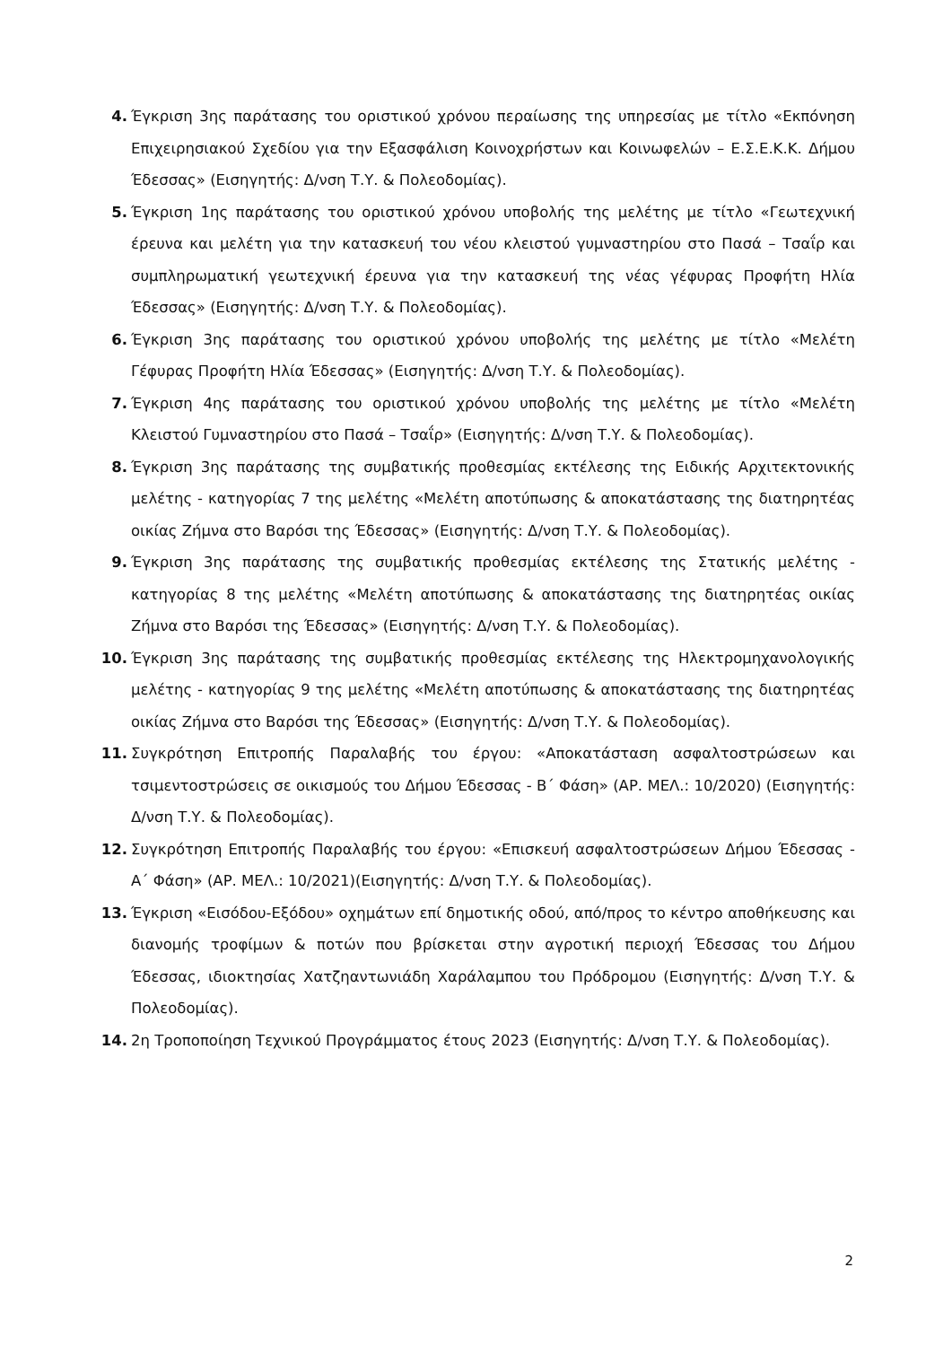4. Έγκριση 3ης παράτασης του οριστικού χρόνου περαίωσης της υπηρεσίας με τίτλο «Εκπόνηση Επιχειρησιακού Σχεδίου για την Εξασφάλιση Κοινοχρήστων και Κοινωφελών – Ε.Σ.Ε.Κ.Κ. Δήμου Έδεσσας» (Εισηγητής: Δ/νση Τ.Υ. & Πολεοδομίας).
5. Έγκριση 1ης παράτασης του οριστικού χρόνου υποβολής της μελέτης με τίτλο «Γεωτεχνική έρευνα και μελέτη για την κατασκευή του νέου κλειστού γυμναστηρίου στο Πασά – Τσαΐρ και συμπληρωματική γεωτεχνική έρευνα για την κατασκευή της νέας γέφυρας Προφήτη Ηλία Έδεσσας» (Εισηγητής: Δ/νση Τ.Υ. & Πολεοδομίας).
6. Έγκριση 3ης παράτασης του οριστικού χρόνου υποβολής της μελέτης με τίτλο «Μελέτη Γέφυρας Προφήτη Ηλία Έδεσσας» (Εισηγητής: Δ/νση Τ.Υ. & Πολεοδομίας).
7. Έγκριση 4ης παράτασης του οριστικού χρόνου υποβολής της μελέτης με τίτλο «Μελέτη Κλειστού Γυμναστηρίου στο Πασά – Τσαΐρ» (Εισηγητής: Δ/νση Τ.Υ. & Πολεοδομίας).
8. Έγκριση 3ης παράτασης της συμβατικής προθεσμίας εκτέλεσης της Ειδικής Αρχιτεκτονικής μελέτης - κατηγορίας 7 της μελέτης «Μελέτη αποτύπωσης & αποκατάστασης της διατηρητέας οικίας Ζήμνα στο Βαρόσι της Έδεσσας» (Εισηγητής: Δ/νση Τ.Υ. & Πολεοδομίας).
9. Έγκριση 3ης παράτασης της συμβατικής προθεσμίας εκτέλεσης της Στατικής μελέτης - κατηγορίας 8 της μελέτης «Μελέτη αποτύπωσης & αποκατάστασης της διατηρητέας οικίας Ζήμνα στο Βαρόσι της Έδεσσας» (Εισηγητής: Δ/νση Τ.Υ. & Πολεοδομίας).
10. Έγκριση 3ης παράτασης της συμβατικής προθεσμίας εκτέλεσης της Ηλεκτρομηχανολογικής μελέτης - κατηγορίας 9 της μελέτης «Μελέτη αποτύπωσης & αποκατάστασης της διατηρητέας οικίας Ζήμνα στο Βαρόσι της Έδεσσας» (Εισηγητής: Δ/νση Τ.Υ. & Πολεοδομίας).
11. Συγκρότηση Επιτροπής Παραλαβής του έργου: «Αποκατάσταση ασφαλτοστρώσεων και τσιμεντοστρώσεις σε οικισμούς του Δήμου Έδεσσας - Β΄ Φάση» (ΑΡ. ΜΕΛ.: 10/2020) (Εισηγητής: Δ/νση Τ.Υ. & Πολεοδομίας).
12. Συγκρότηση Επιτροπής Παραλαβής του έργου: «Επισκευή ασφαλτοστρώσεων Δήμου Έδεσσας - Α΄ Φάση» (ΑΡ. ΜΕΛ.: 10/2021)(Εισηγητής: Δ/νση Τ.Υ. & Πολεοδομίας).
13. Έγκριση «Εισόδου-Εξόδου» οχημάτων επί δημοτικής οδού, από/προς το κέντρο αποθήκευσης και διανομής τροφίμων & ποτών που βρίσκεται στην αγροτική περιοχή Έδεσσας του Δήμου Έδεσσας, ιδιοκτησίας Χατζηαντωνιάδη Χαράλαμπου του Πρόδρομου (Εισηγητής: Δ/νση Τ.Υ. & Πολεοδομίας).
14. 2η Τροποποίηση Τεχνικού Προγράμματος έτους 2023 (Εισηγητής: Δ/νση Τ.Υ. & Πολεοδομίας).
2